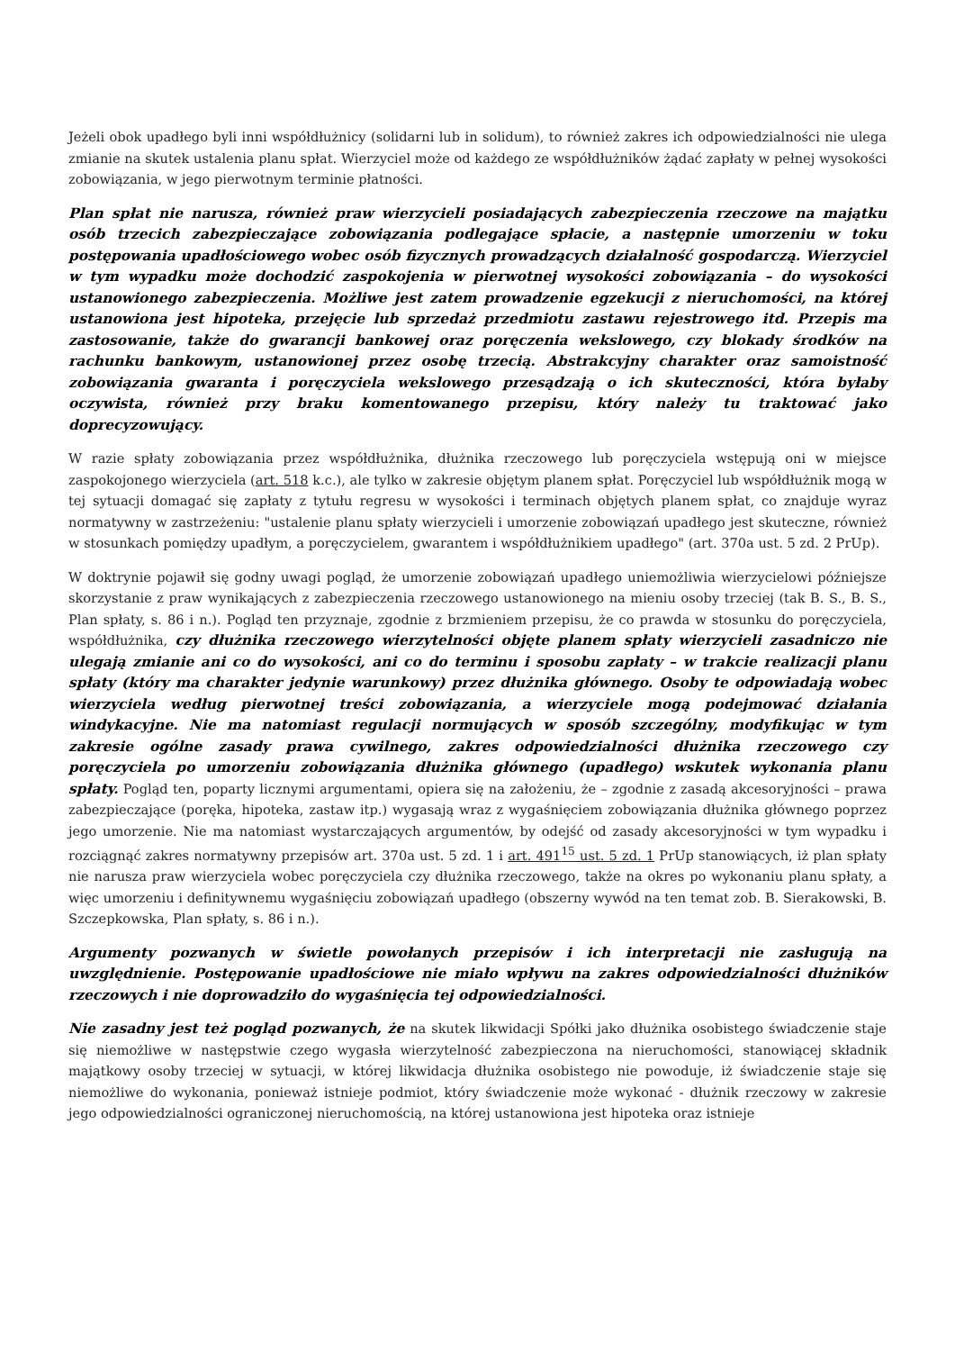Jeżeli obok upadłego byli inni współdłużnicy (solidarni lub in solidum), to również zakres ich odpowiedzialności nie ulega zmianie na skutek ustalenia planu spłat. Wierzyciel może od każdego ze współdłużników żądać zapłaty w pełnej wysokości zobowiązania, w jego pierwotnym terminie płatności.
Plan spłat nie narusza, również praw wierzycieli posiadających zabezpieczenia rzeczowe na majątku osób trzecich zabezpieczające zobowiązania podlegające spłacie, a następnie umorzeniu w toku postępowania upadłościowego wobec osób fizycznych prowadzących działalność gospodarczą. Wierzyciel w tym wypadku może dochodzić zaspokojenia w pierwotnej wysokości zobowiązania – do wysokości ustanowionego zabezpieczenia. Możliwe jest zatem prowadzenie egzekucji z nieruchomości, na której ustanowiona jest hipoteka, przejęcie lub sprzedaż przedmiotu zastawu rejestrowego itd. Przepis ma zastosowanie, także do gwarancji bankowej oraz poręczenia wekslowego, czy blokady środków na rachunku bankowym, ustanowionej przez osobę trzecią. Abstrakcyjny charakter oraz samoistność zobowiązania gwaranta i poręczyciela wekslowego przesądzają o ich skuteczności, która byłaby oczywista, również przy braku komentowanego przepisu, który należy tu traktować jako doprecyzowujący.
W razie spłaty zobowiązania przez współdłużnika, dłużnika rzeczowego lub poręczyciela wstępują oni w miejsce zaspokojonego wierzyciela (art. 518 k.c.), ale tylko w zakresie objętym planem spłat. Poręczyciel lub współdłużnik mogą w tej sytuacji domagać się zapłaty z tytułu regresu w wysokości i terminach objętych planem spłat, co znajduje wyraz normatywny w zastrzeżeniu: "ustalenie planu spłaty wierzycieli i umorzenie zobowiązań upadłego jest skuteczne, również w stosunkach pomiędzy upadłym, a poręczycielem, gwarantem i współdłużnikiem upadłego" (art. 370a ust. 5 zd. 2 PrUp).
W doktrynie pojawił się godny uwagi pogląd, że umorzenie zobowiązań upadłego uniemożliwia wierzycielowi późniejsze skorzystanie z praw wynikających z zabezpieczenia rzeczowego ustanowionego na mieniu osoby trzeciej (tak B. S., B. S., Plan spłaty, s. 86 i n.). Pogląd ten przyznaje, zgodnie z brzmieniem przepisu, że co prawda w stosunku do poręczyciela, współdłużnika, czy dłużnika rzeczowego wierzytelności objęte planem spłaty wierzycieli zasadniczo nie ulegają zmianie ani co do wysokości, ani co do terminu i sposobu zapłaty – w trakcie realizacji planu spłaty (który ma charakter jedynie warunkowy) przez dłużnika głównego. Osoby te odpowiadają wobec wierzyciela według pierwotnej treści zobowiązania, a wierzyciele mogą podejmować działania windykacyjne. Nie ma natomiast regulacji normujących w sposób szczególny, modyfikując w tym zakresie ogólne zasady prawa cywilnego, zakres odpowiedzialności dłużnika rzeczowego czy poręczyciela po umorzeniu zobowiązania dłużnika głównego (upadłego) wskutek wykonania planu spłaty. Pogląd ten, poparty licznymi argumentami, opiera się na założeniu, że – zgodnie z zasadą akcesoryjności – prawa zabezpieczające (poręka, hipoteka, zastaw itp.) wygasają wraz z wygaśnięciem zobowiązania dłużnika głównego poprzez jego umorzenie. Nie ma natomiast wystarczających argumentów, by odejść od zasady akcesoryjności w tym wypadku i rozciągnąć zakres normatywny przepisów art. 370a ust. 5 zd. 1 i art. 491<sup>15</sup> ust. 5 zd. 1 PrUp stanowiących, iż plan spłaty nie narusza praw wierzyciela wobec poręczyciela czy dłużnika rzeczowego, także na okres po wykonaniu planu spłaty, a więc umorzeniu i definitywnemu wygaśnięciu zobowiązań upadłego (obszerny wywód na ten temat zob. B. Sierakowski, B. Szczepkowska, Plan spłaty, s. 86 i n.).
Argumenty pozwanych w świetle powołanych przepisów i ich interpretacji nie zasługują na uwzględnienie. Postępowanie upadłościowe nie miało wpływu na zakres odpowiedzialności dłużników rzeczowych i nie doprowadziło do wygaśnięcia tej odpowiedzialności.
Nie zasadny jest też pogląd pozwanych, że na skutek likwidacji Spółki jako dłużnika osobistego świadczenie staje się niemożliwe w następstwie czego wygasła wierzytelność zabezpieczona na nieruchomości, stanowiącej składnik majątkowy osoby trzeciej w sytuacji, w której likwidacja dłużnika osobistego nie powoduje, iż świadczenie staje się niemożliwe do wykonania, ponieważ istnieje podmiot, który świadczenie może wykonać - dłużnik rzeczowy w zakresie jego odpowiedzialności ograniczonej nieruchomością, na której ustanowiona jest hipoteka oraz istnieje